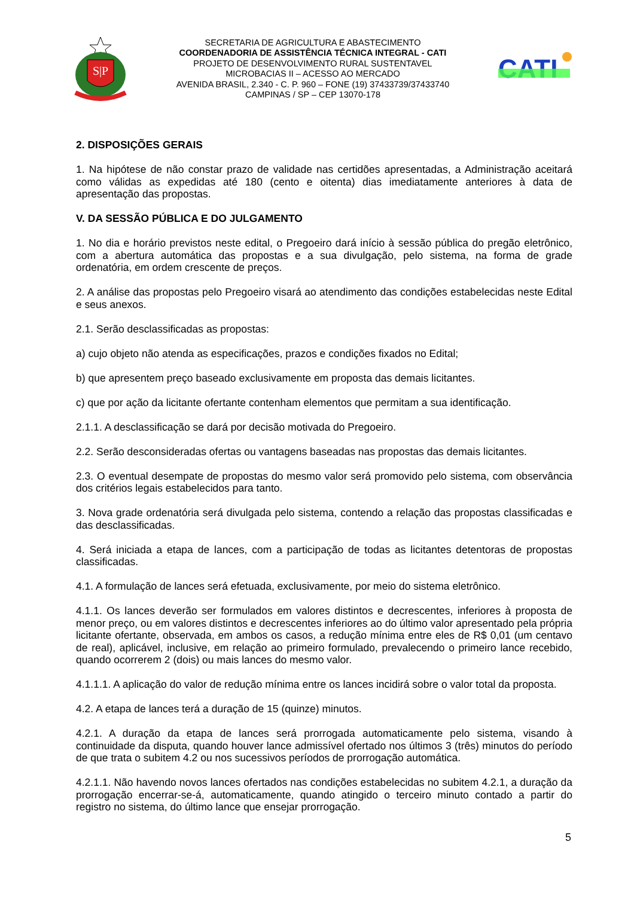S|P
SECRETARIA DE AGRICULTURA E ABASTECIMENTO
COORDENADORIA DE ASSISTÊNCIA TÉCNICA INTEGRAL - CATI
PROJETO DE DESENVOLVIMENTO RURAL SUSTENTAVEL
MICROBACIAS II – ACESSO AO MERCADO
AVENIDA BRASIL, 2.340 - C. P. 960 – FONE (19) 37433739/37433740
CAMPINAS / SP – CEP 13070-178
CATI
2. DISPOSIÇÕES GERAIS
1. Na hipótese de não constar prazo de validade nas certidões apresentadas, a Administração aceitará como válidas as expedidas até 180 (cento e oitenta) dias imediatamente anteriores à data de apresentação das propostas.
V. DA SESSÃO PÚBLICA E DO JULGAMENTO
1. No dia e horário previstos neste edital, o Pregoeiro dará início à sessão pública do pregão eletrônico, com a abertura automática das propostas e a sua divulgação, pelo sistema, na forma de grade ordenatória, em ordem crescente de preços.
2. A análise das propostas pelo Pregoeiro visará ao atendimento das condições estabelecidas neste Edital e seus anexos.
2.1. Serão desclassificadas as propostas:
a) cujo objeto não atenda as especificações, prazos e condições fixados no Edital;
b) que apresentem preço baseado exclusivamente em proposta das demais licitantes.
c) que por ação da licitante ofertante contenham elementos que permitam a sua identificação.
2.1.1. A desclassificação se dará por decisão motivada do Pregoeiro.
2.2. Serão desconsideradas ofertas ou vantagens baseadas nas propostas das demais licitantes.
2.3. O eventual desempate de propostas do mesmo valor será promovido pelo sistema, com observância dos critérios legais estabelecidos para tanto.
3. Nova grade ordenatória será divulgada pelo sistema, contendo a relação das propostas classificadas e das desclassificadas.
4. Será iniciada a etapa de lances, com a participação de todas as licitantes detentoras de propostas classificadas.
4.1. A formulação de lances será efetuada, exclusivamente, por meio do sistema eletrônico.
4.1.1. Os lances deverão ser formulados em valores distintos e decrescentes, inferiores à proposta de menor preço, ou em valores distintos e decrescentes inferiores ao do último valor apresentado pela própria licitante ofertante, observada, em ambos os casos, a redução mínima entre eles de R$ 0,01 (um centavo de real), aplicável, inclusive, em relação ao primeiro formulado, prevalecendo o primeiro lance recebido, quando ocorrerem 2 (dois) ou mais lances do mesmo valor.
4.1.1.1. A aplicação do valor de redução mínima entre os lances incidirá sobre o valor total da proposta.
4.2. A etapa de lances terá a duração de 15 (quinze) minutos.
4.2.1. A duração da etapa de lances será prorrogada automaticamente pelo sistema, visando à continuidade da disputa, quando houver lance admissível ofertado nos últimos 3 (três) minutos do período de que trata o subitem 4.2 ou nos sucessivos períodos de prorrogação automática.
4.2.1.1. Não havendo novos lances ofertados nas condições estabelecidas no subitem 4.2.1, a duração da prorrogação encerrar-se-á, automaticamente, quando atingido o terceiro minuto contado a partir do registro no sistema, do último lance que ensejar prorrogação.
5